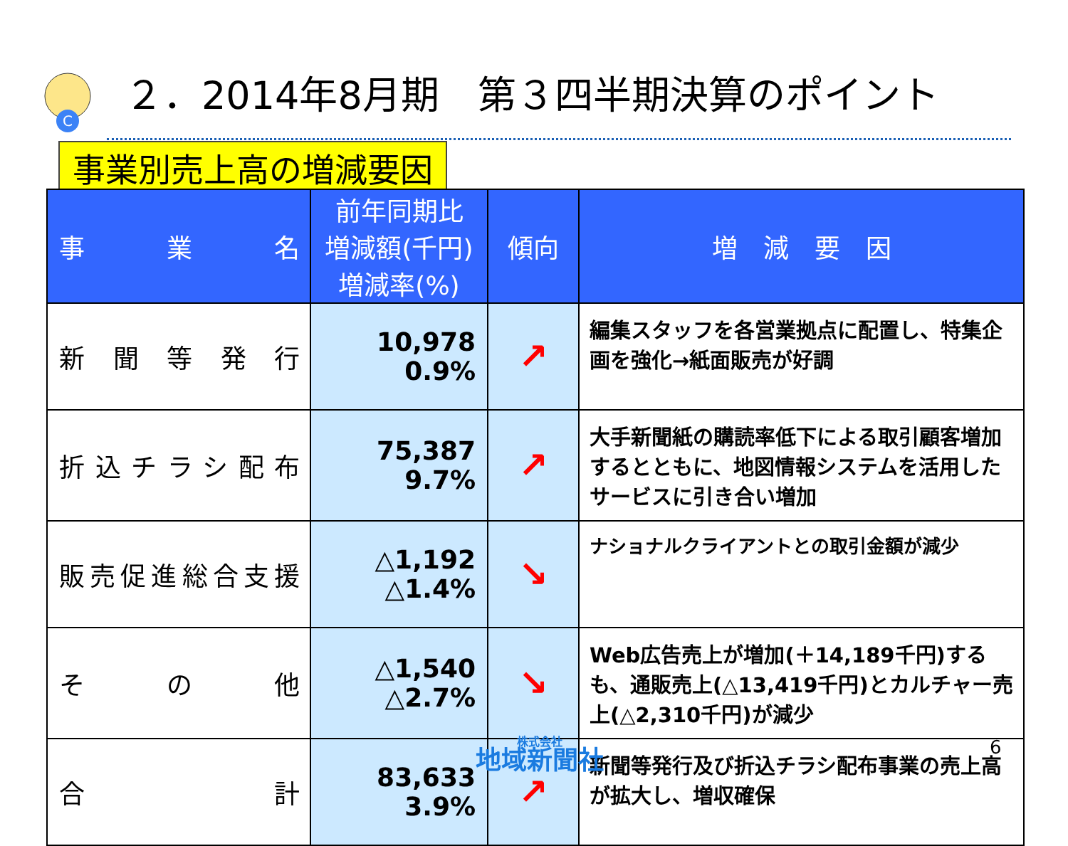C
２．2014年8月期　第３四半期決算のポイント
事業別売上高の増減要因
| 事 業 名 | 前年同期比 増減額(千円) 増減率(%) | 傾向 | 増 減 要 因 |
| --- | --- | --- | --- |
| 新 聞 等 発 行 | 10,978 0.9% | ↗ | 編集スタッフを各営業拠点に配置し、特集企画を強化→紙面販売が好調 |
| 折込チラシ配布 | 75,387 9.7% | ↗ | 大手新聞紙の購読率低下による取引顧客増加するとともに、地図情報システムを活用したサービスに引き合い増加 |
| 販売促進総合支援 | △1,192 △1.4% | ↘ | ナショナルクライアントとの取引金額が減少 |
| そ の 他 | △1,540 △2.7% | ↘ | Web広告売上が増加(＋14,189千円)するも、通販売上(△13,419千円)とカルチャー売上(△2,310千円)が減少 |
| 合 計 | 83,633 3.9% | ↗ | 新聞等発行及び折込チラシ配布事業の売上高が拡大し、増収確保 |
株式会社
地域新聞社
6